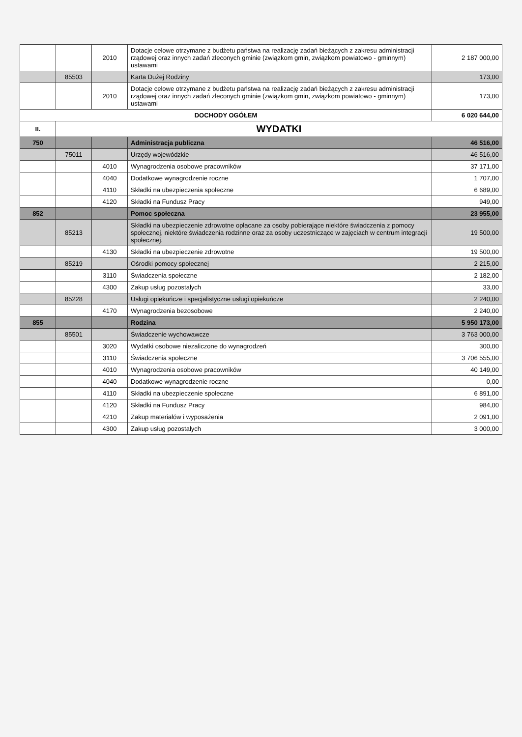| | | 2010 | Dotacje celowe otrzymane z budżetu państwa na realizację zadań bieżących z zakresu administracji rządowej oraz innych zadań zleconych gminie (związkom gmin, związkom powiatowo - gminnym) ustawami | 2 187 000,00 |
| | 85503 | | Karta Dużej Rodziny | 173,00 |
| | | 2010 | Dotacje celowe otrzymane z budżetu państwa na realizację zadań bieżących z zakresu administracji rządowej oraz innych zadań zleconych gminie (związkom gmin, związkom powiatowo - gminnym) ustawami | 173,00 |
| DOCHODY OGÓŁEM | | | | 6 020 644,00 |
| II. | WYDATKI | | | |
| 750 | | | Administracja publiczna | 46 516,00 |
| | 75011 | | Urzędy wojewódzkie | 46 516,00 |
| | | 4010 | Wynagrodzenia osobowe pracowników | 37 171,00 |
| | | 4040 | Dodatkowe wynagrodzenie roczne | 1 707,00 |
| | | 4110 | Składki na ubezpieczenia społeczne | 6 689,00 |
| | | 4120 | Składki na Fundusz Pracy | 949,00 |
| 852 | | | Pomoc społeczna | 23 955,00 |
| | 85213 | | Składki na ubezpieczenie zdrowotne opłacane za osoby pobierające niektóre świadczenia z pomocy społecznej, niektóre świadczenia rodzinne oraz za osoby uczestniczące w zajęciach w centrum integracji społecznej. | 19 500,00 |
| | | 4130 | Składki na ubezpieczenie zdrowotne | 19 500,00 |
| | 85219 | | Ośrodki pomocy społecznej | 2 215,00 |
| | | 3110 | Świadczenia społeczne | 2 182,00 |
| | | 4300 | Zakup usług pozostałych | 33,00 |
| | 85228 | | Usługi opiekuńcze i specjalistyczne usługi opiekuńcze | 2 240,00 |
| | | 4170 | Wynagrodzenia bezosobowe | 2 240,00 |
| 855 | | | Rodzina | 5 950 173,00 |
| | 85501 | | Świadczenie wychowawcze | 3 763 000,00 |
| | | 3020 | Wydatki osobowe niezaliczone do wynagrodzeń | 300,00 |
| | | 3110 | Świadczenia społeczne | 3 706 555,00 |
| | | 4010 | Wynagrodzenia osobowe pracowników | 40 149,00 |
| | | 4040 | Dodatkowe wynagrodzenie roczne | 0,00 |
| | | 4110 | Składki na ubezpieczenie społeczne | 6 891,00 |
| | | 4120 | Składki na Fundusz Pracy | 984,00 |
| | | 4210 | Zakup materiałów i wyposażenia | 2 091,00 |
| | | 4300 | Zakup usług pozostałych | 3 000,00 |